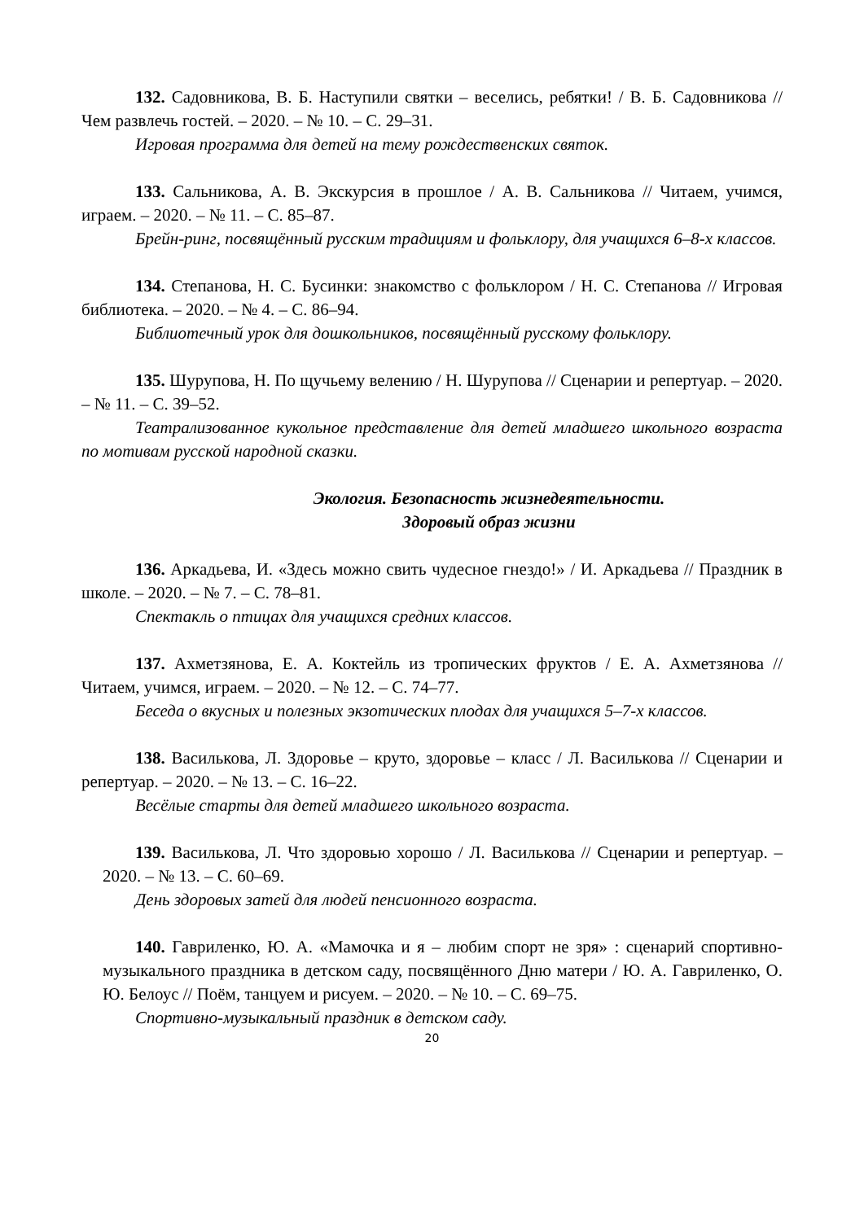132. Садовникова, В. Б. Наступили святки – веселись, ребятки! / В. Б. Садовникова // Чем развлечь гостей. – 2020. – № 10. – С. 29–31.
Игровая программа для детей на тему рождественских святок.
133. Сальникова, А. В. Экскурсия в прошлое / А. В. Сальникова // Читаем, учимся, играем. – 2020. – № 11. – С. 85–87.
Брейн-ринг, посвящённый русским традициям и фольклору, для учащихся 6–8-х классов.
134. Степанова, Н. С. Бусинки: знакомство с фольклором / Н. С. Степанова // Игровая библиотека. – 2020. – № 4. – С. 86–94.
Библиотечный урок для дошкольников, посвящённый русскому фольклору.
135. Шурупова, Н. По щучьему велению / Н. Шурупова // Сценарии и репертуар. – 2020. – № 11. – С. 39–52.
Театрализованное кукольное представление для детей младшего школьного возраста по мотивам русской народной сказки.
Экология. Безопасность жизнедеятельности.
Здоровый образ жизни
136. Аркадьева, И. «Здесь можно свить чудесное гнездо!» / И. Аркадьева // Праздник в школе. – 2020. – № 7. – С. 78–81.
Спектакль о птицах для учащихся средних классов.
137. Ахметзянова, Е. А. Коктейль из тропических фруктов / Е. А. Ахметзянова // Читаем, учимся, играем. – 2020. – № 12. – С. 74–77.
Беседа о вкусных и полезных экзотических плодах для учащихся 5–7-х классов.
138. Василькова, Л. Здоровье – круто, здоровье – класс / Л. Василькова // Сценарии и репертуар. – 2020. – № 13. – С. 16–22.
Весёлые старты для детей младшего школьного возраста.
139. Василькова, Л. Что здоровью хорошо / Л. Василькова // Сценарии и репертуар. – 2020. – № 13. – С. 60–69.
День здоровых затей для людей пенсионного возраста.
140. Гавриленко, Ю. А. «Мамочка и я – любим спорт не зря» : сценарий спортивно-музыкального праздника в детском саду, посвящённого Дню матери / Ю. А. Гавриленко, О. Ю. Белоус // Поём, танцуем и рисуем. – 2020. – № 10. – С. 69–75.
Спортивно-музыкальный праздник в детском саду.
20